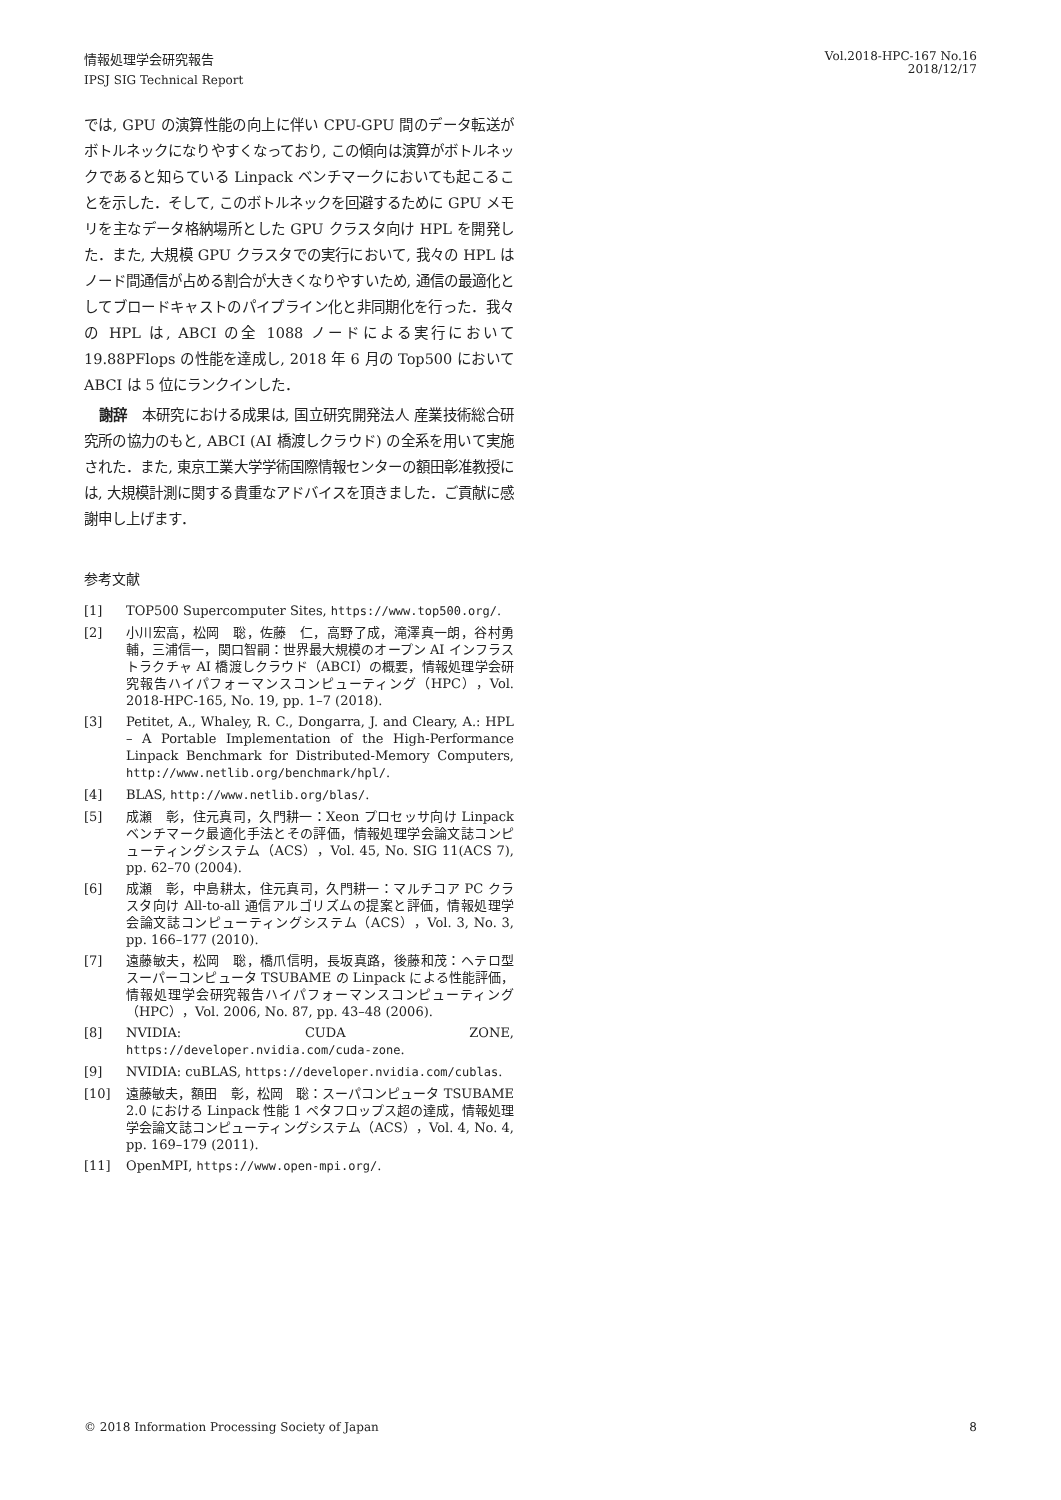情報処理学会研究報告
IPSJ SIG Technical Report
Vol.2018-HPC-167 No.16
2018/12/17
では, GPU の演算性能の向上に伴い CPU-GPU 間のデータ転送がボトルネックになりやすくなっており, この傾向は演算がボトルネックであると知らている Linpack ベンチマークにおいても起こることを示した．そして, このボトルネックを回避するために GPU メモリを主なデータ格納場所とした GPU クラスタ向け HPL を開発した．また, 大規模 GPU クラスタでの実行において, 我々の HPL はノード間通信が占める割合が大きくなりやすいため, 通信の最適化としてブロードキャストのパイプライン化と非同期化を行った．我々の HPL は, ABCI の全 1088 ノードによる実行において 19.88PFlops の性能を達成し, 2018 年 6 月の Top500 において ABCI は 5 位にランクインした．
謝辞　本研究における成果は, 国立研究開発法人 産業技術総合研究所の協力のもと, ABCI (AI 橋渡しクラウド) の全系を用いて実施された．また, 東京工業大学学術国際情報センターの額田彰准教授には, 大規模計測に関する貴重なアドバイスを頂きました．ご貢献に感謝申し上げます．
参考文献
[1] TOP500 Supercomputer Sites, https://www.top500.org/.
[2] 小川宏高，松岡　聡，佐藤　仁，高野了成，滝澤真一朗，谷村勇輔，三浦信一，関口智嗣：世界最大規模のオープン AI インフラストラクチャ AI 橋渡しクラウド（ABCI）の概要，情報処理学会研究報告ハイパフォーマンスコンピューティング（HPC），Vol. 2018-HPC-165, No. 19, pp. 1–7 (2018).
[3] Petitet, A., Whaley, R. C., Dongarra, J. and Cleary, A.: HPL – A Portable Implementation of the High-Performance Linpack Benchmark for Distributed-Memory Computers, http://www.netlib.org/benchmark/hpl/.
[4] BLAS, http://www.netlib.org/blas/.
[5] 成瀬　彰，住元真司，久門耕一：Xeon プロセッサ向け Linpack ベンチマーク最適化手法とその評価，情報処理学会論文誌コンピューティングシステム（ACS），Vol. 45, No. SIG 11(ACS 7), pp. 62–70 (2004).
[6] 成瀬　彰，中島耕太，住元真司，久門耕一：マルチコア PC クラスタ向け All-to-all 通信アルゴリズムの提案と評価，情報処理学会論文誌コンピューティングシステム（ACS），Vol. 3, No. 3, pp. 166–177 (2010).
[7] 遠藤敏夫，松岡　聡，橋爪信明，長坂真路，後藤和茂：ヘテロ型スーパーコンピュータ TSUBAME の Linpack による性能評価，情報処理学会研究報告ハイパフォーマンスコンピューティング（HPC），Vol. 2006, No. 87, pp. 43–48 (2006).
[8] NVIDIA: CUDA ZONE, https://developer.nvidia.com/cuda-zone.
[9] NVIDIA: cuBLAS, https://developer.nvidia.com/cublas.
[10] 遠藤敏夫，額田　彰，松岡　聡：スーパコンピュータ TSUBAME 2.0 における Linpack 性能 1 ペタフロップス超の達成，情報処理学会論文誌コンピューティングシステム（ACS），Vol. 4, No. 4, pp. 169–179 (2011).
[11] OpenMPI, https://www.open-mpi.org/.
© 2018 Information Processing Society of Japan 8